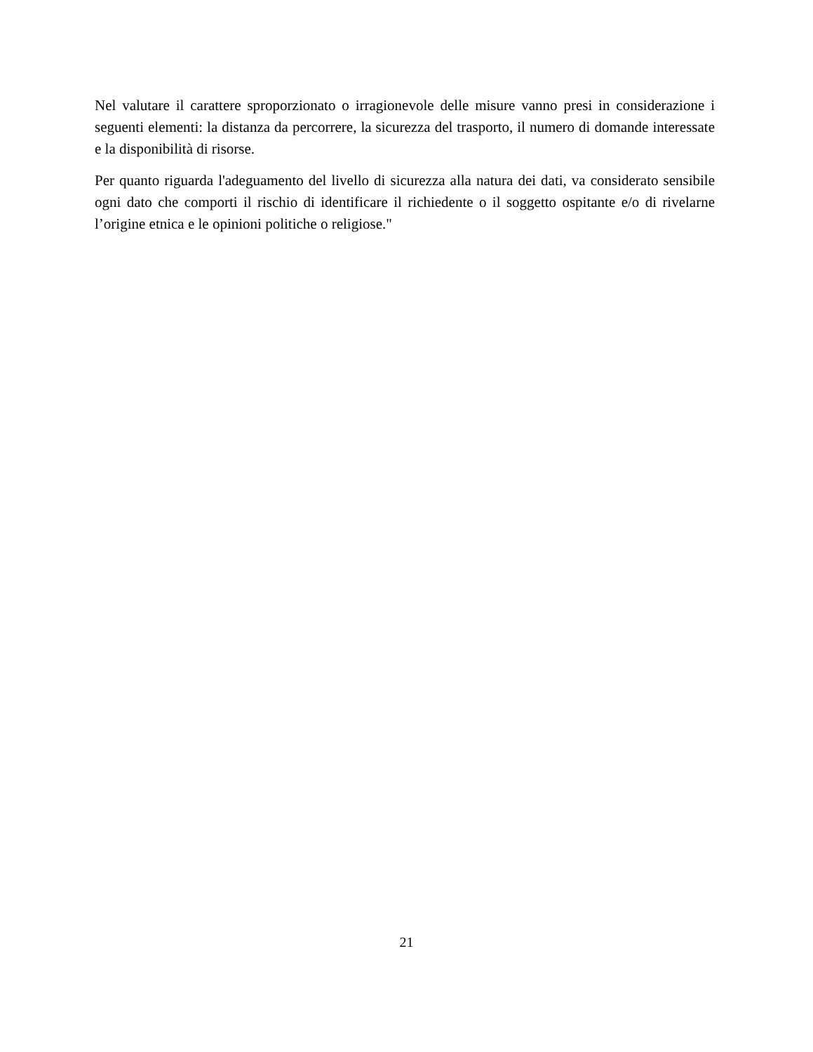Nel valutare il carattere sproporzionato o irragionevole delle misure vanno presi in considerazione i seguenti elementi: la distanza da percorrere, la sicurezza del trasporto, il numero di domande interessate e la disponibilità di risorse.
Per quanto riguarda l'adeguamento del livello di sicurezza alla natura dei dati, va considerato sensibile ogni dato che comporti il rischio di identificare il richiedente o il soggetto ospitante e/o di rivelarne l’origine etnica e le opinioni politiche o religiose."
21